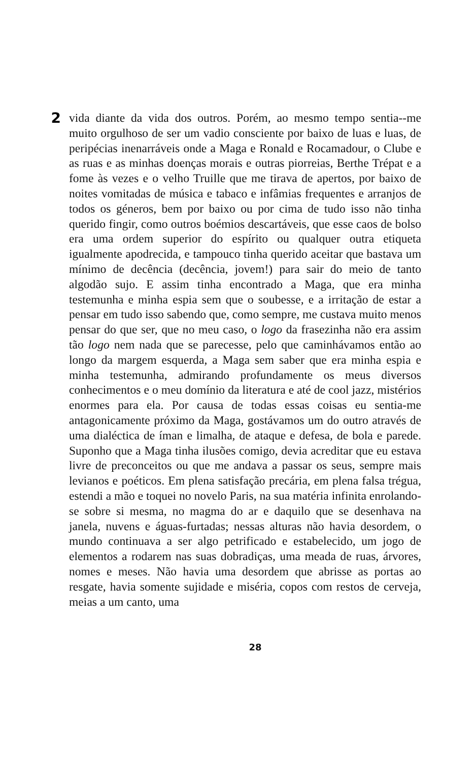2
vida diante da vida dos outros. Porém, ao mesmo tempo sentia--me muito orgulhoso de ser um vadio consciente por baixo de luas e luas, de peripécias inenarráveis onde a Maga e Ronald e Rocamadour, o Clube e as ruas e as minhas doenças morais e outras piorreias, Berthe Trépat e a fome às vezes e o velho Truille que me tirava de apertos, por baixo de noites vomitadas de música e tabaco e infâmias frequentes e arranjos de todos os géneros, bem por baixo ou por cima de tudo isso não tinha querido fingir, como outros boémios descartáveis, que esse caos de bolso era uma ordem superior do espírito ou qualquer outra etiqueta igualmente apodrecida, e tampouco tinha querido aceitar que bastava um mínimo de decência (decência, jovem!) para sair do meio de tanto algodão sujo. E assim tinha encontrado a Maga, que era minha testemunha e minha espia sem que o soubesse, e a irritação de estar a pensar em tudo isso sabendo que, como sempre, me custava muito menos pensar do que ser, que no meu caso, o logo da frasezinha não era assim tão logo nem nada que se parecesse, pelo que caminhávamos então ao longo da margem esquerda, a Maga sem saber que era minha espia e minha testemunha, admirando profundamente os meus diversos conhecimentos e o meu domínio da literatura e até de cool jazz, mistérios enormes para ela. Por causa de todas essas coisas eu sentia-me antagonicamente próximo da Maga, gostávamos um do outro através de uma dialéctica de íman e limalha, de ataque e defesa, de bola e parede. Suponho que a Maga tinha ilusões comigo, devia acreditar que eu estava livre de preconceitos ou que me andava a passar os seus, sempre mais levianos e poéticos. Em plena satisfação precária, em plena falsa trégua, estendi a mão e toquei no novelo Paris, na sua matéria infinita enrolando-se sobre si mesma, no magma do ar e daquilo que se desenhava na janela, nuvens e águas-furtadas; nessas alturas não havia desordem, o mundo continuava a ser algo petrificado e estabelecido, um jogo de elementos a rodarem nas suas dobradiças, uma meada de ruas, árvores, nomes e meses. Não havia uma desordem que abrisse as portas ao resgate, havia somente sujidade e miséria, copos com restos de cerveja, meias a um canto, uma
28